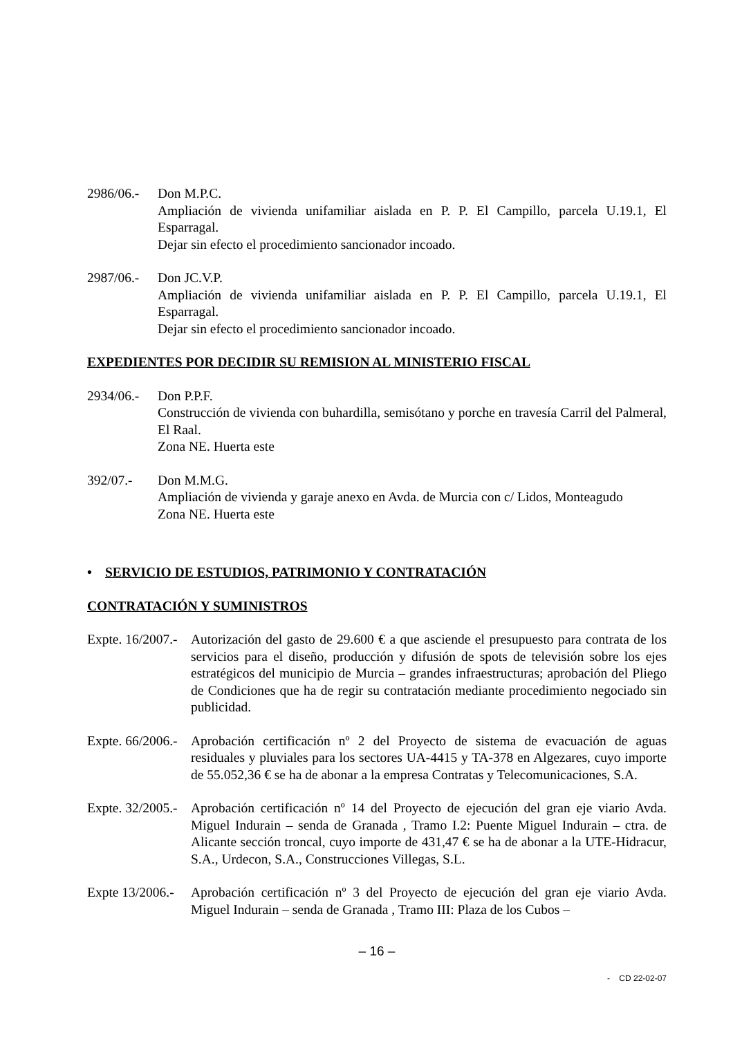2986/06.-
Don M.P.C.
Ampliación de vivienda unifamiliar aislada en P. P. El Campillo, parcela U.19.1, El Esparragal.
Dejar sin efecto el procedimiento sancionador incoado.
2987/06.-
Don JC.V.P.
Ampliación de vivienda unifamiliar aislada en P. P. El Campillo, parcela U.19.1, El Esparragal.
Dejar sin efecto el procedimiento sancionador incoado.
EXPEDIENTES POR DECIDIR SU REMISION AL MINISTERIO FISCAL
2934/06.-
Don P.P.F.
Construcción de vivienda con buhardilla, semisótano y porche en travesía Carril del Palmeral, El Raal.
Zona NE. Huerta este
392/07.- Don M.M.G.
Ampliación de vivienda y garaje anexo en Avda. de Murcia con c/ Lidos, Monteagudo
Zona NE. Huerta este
• SERVICIO DE ESTUDIOS, PATRIMONIO Y CONTRATACIÓN
CONTRATACIÓN Y SUMINISTROS
Expte. 16/2007.-
Autorización del gasto de 29.600 € a que asciende el presupuesto para contrata de los servicios para el diseño, producción y difusión de spots de televisión sobre los ejes estratégicos del municipio de Murcia – grandes infraestructuras; aprobación del Pliego de Condiciones que ha de regir su contratación mediante procedimiento negociado sin publicidad.
Expte. 66/2006.-
Aprobación certificación nº 2 del Proyecto de sistema de evacuación de aguas residuales y pluviales para los sectores UA-4415 y TA-378 en Algezares, cuyo importe de 55.052,36 € se ha de abonar a la empresa Contratas y Telecomunicaciones, S.A.
Expte. 32/2005.-
Aprobación certificación nº 14 del Proyecto de ejecución del gran eje viario Avda. Miguel Indurain – senda de Granada , Tramo I.2: Puente Miguel Indurain – ctra. de Alicante sección troncal, cuyo importe de 431,47 € se ha de abonar a la UTE-Hidracur, S.A., Urdecon, S.A., Construcciones Villegas, S.L.
Expte 13/2006.-
Aprobación certificación nº 3 del Proyecto de ejecución del gran eje viario Avda. Miguel Indurain – senda de Granada , Tramo III: Plaza de los Cubos –
– 16 –
- CD 22-02-07